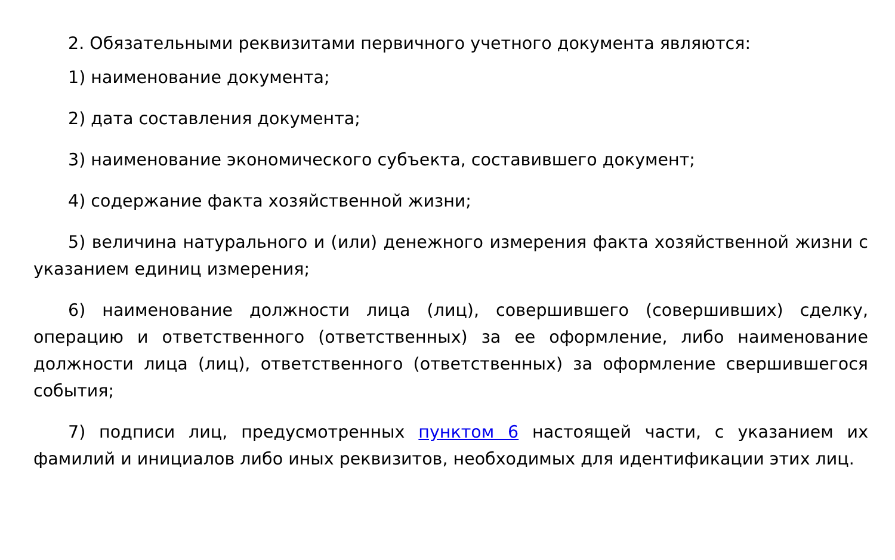2. Обязательными реквизитами первичного учетного документа являются:
1) наименование документа;
2) дата составления документа;
3) наименование экономического субъекта, составившего документ;
4) содержание факта хозяйственной жизни;
5) величина натурального и (или) денежного измерения факта хозяйственной жизни с указанием единиц измерения;
6) наименование должности лица (лиц), совершившего (совершивших) сделку, операцию и ответственного (ответственных) за ее оформление, либо наименование должности лица (лиц), ответственного (ответственных) за оформление свершившегося события;
7) подписи лиц, предусмотренных пунктом 6 настоящей части, с указанием их фамилий и инициалов либо иных реквизитов, необходимых для идентификации этих лиц.